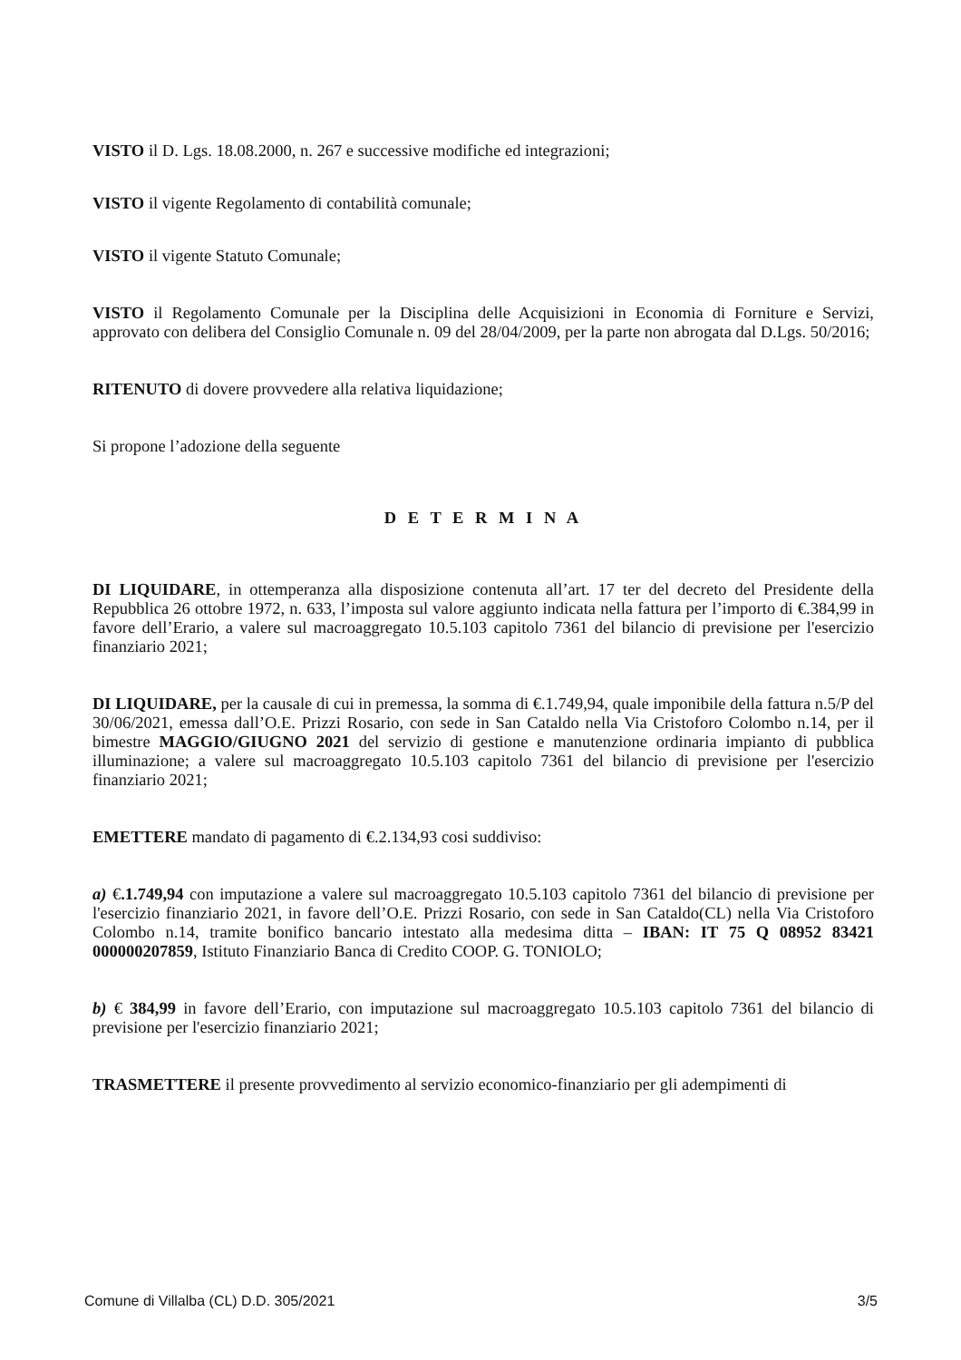VISTO il D. Lgs. 18.08.2000, n. 267 e successive modifiche ed integrazioni;
VISTO il vigente Regolamento di contabilità comunale;
VISTO il vigente Statuto Comunale;
VISTO il Regolamento Comunale per la Disciplina delle Acquisizioni in Economia di Forniture e Servizi, approvato con delibera del Consiglio Comunale n. 09 del 28/04/2009, per la parte non abrogata dal D.Lgs. 50/2016;
RITENUTO di dovere provvedere alla relativa liquidazione;
Si propone l’adozione della seguente
D E T E R M I N A
DI LIQUIDARE, in ottemperanza alla disposizione contenuta all’art. 17 ter del decreto del Presidente della Repubblica 26 ottobre 1972, n. 633, l’imposta sul valore aggiunto indicata nella fattura per l’importo di €.384,99 in favore dell’Erario, a valere sul macroaggregato 10.5.103 capitolo 7361 del bilancio di previsione per l'esercizio finanziario 2021;
DI LIQUIDARE, per la causale di cui in premessa, la somma di €.1.749,94, quale imponibile della fattura n.5/P del 30/06/2021, emessa dall’O.E. Prizzi Rosario, con sede in San Cataldo nella Via Cristoforo Colombo n.14, per il bimestre MAGGIO/GIUGNO 2021 del servizio di gestione e manutenzione ordinaria impianto di pubblica illuminazione; a valere sul macroaggregato 10.5.103 capitolo 7361 del bilancio di previsione per l'esercizio finanziario 2021;
EMETTERE mandato di pagamento di €.2.134,93 cosi suddiviso:
a) €.1.749,94 con imputazione a valere sul macroaggregato 10.5.103 capitolo 7361 del bilancio di previsione per l'esercizio finanziario 2021, in favore dell’O.E. Prizzi Rosario, con sede in San Cataldo(CL) nella Via Cristoforo Colombo n.14, tramite bonifico bancario intestato alla medesima ditta – IBAN: IT 75 Q 08952 83421 000000207859, Istituto Finanziario Banca di Credito COOP. G. TONIOLO;
b) € 384,99 in favore dell’Erario, con imputazione sul macroaggregato 10.5.103 capitolo 7361 del bilancio di previsione per l'esercizio finanziario 2021;
TRASMETTERE il presente provvedimento al servizio economico-finanziario per gli adempimenti di
Comune di Villalba (CL) D.D. 305/2021 3/5